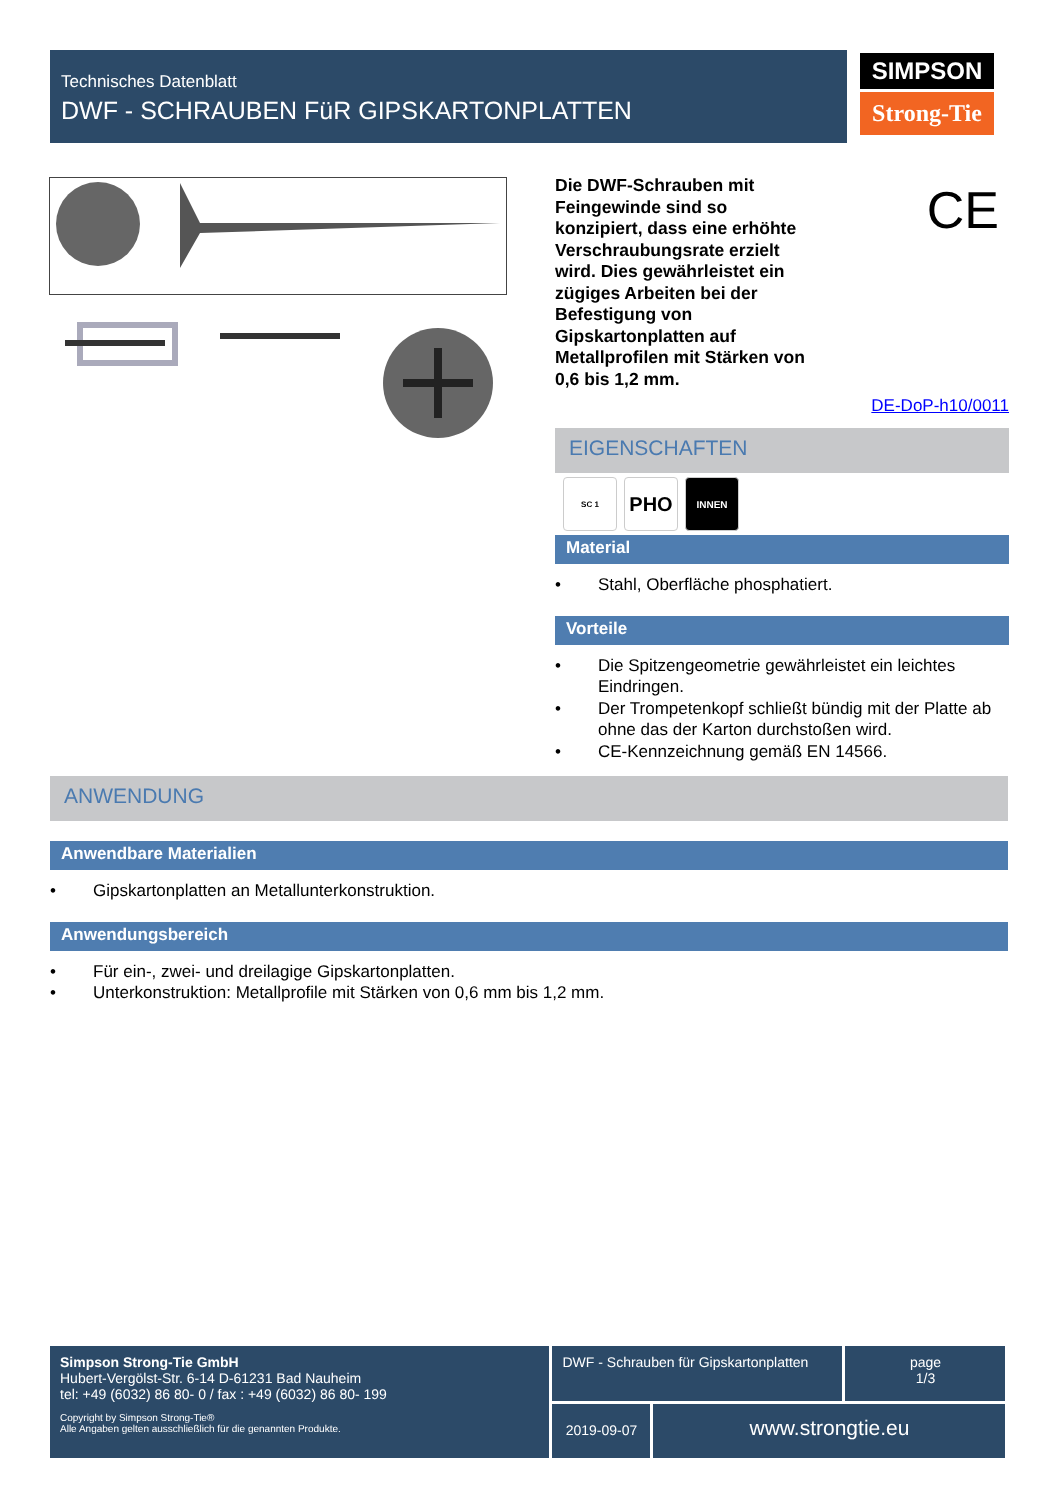Technisches Datenblatt
DWF - SCHRAUBEN FüR GIPSKARTONPLATTEN
SIMPSON
Strong-Tie
Die DWF-Schrauben mit Feingewinde sind so konzipiert, dass eine erhöhte Verschraubungsrate erzielt wird. Dies gewährleistet ein zügiges Arbeiten bei der Befestigung von Gipskartonplatten auf Metallprofilen mit Stärken von 0,6 bis 1,2 mm.
CE
DE-DoP-h10/0011
EIGENSCHAFTEN
SC 1
PHO
INNEN
Material
• Stahl, Oberfläche phosphatiert.
Vorteile
• Die Spitzengeometrie gewährleistet ein leichtes Eindringen.
• Der Trompetenkopf schließt bündig mit der Platte ab ohne das der Karton durchstoßen wird.
• CE-Kennzeichnung gemäß EN 14566.
ANWENDUNG
Anwendbare Materialien
• Gipskartonplatten an Metallunterkonstruktion.
Anwendungsbereich
• Für ein-, zwei- und dreilagige Gipskartonplatten.
• Unterkonstruktion: Metallprofile mit Stärken von 0,6 mm bis 1,2 mm.
Simpson Strong-Tie GmbH
Hubert-Vergölst-Str. 6-14 D-61231 Bad Nauheim
tel: +49 (6032) 86 80- 0 / fax : +49 (6032) 86 80- 199
Copyright by Simpson Strong-Tie®
Alle Angaben gelten ausschließlich für die genannten Produkte.
DWF - Schrauben für Gipskartonplatten
page
1/3
2019-09-07
www.strongtie.eu